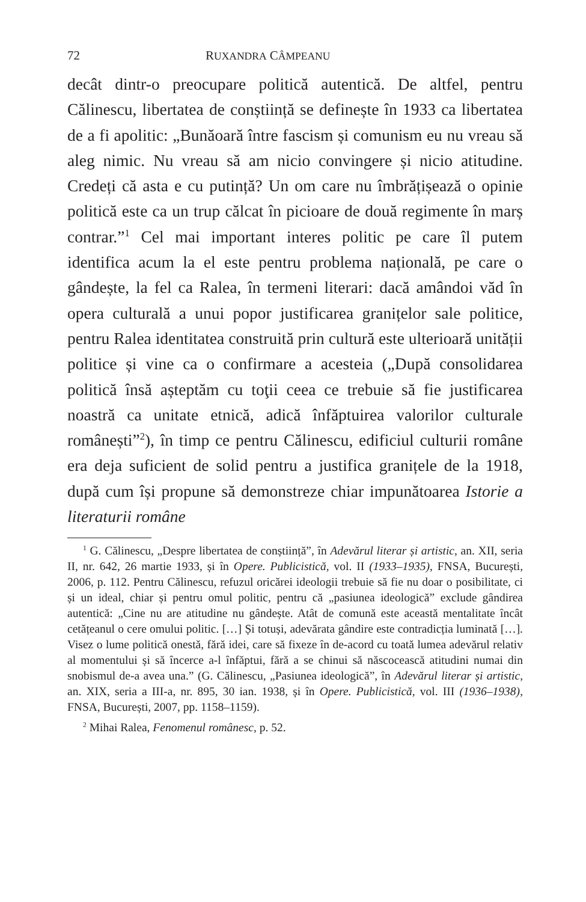72 RUXANDRA CÂMPEANU
decât dintr-o preocupare politică autentică. De altfel, pentru Călinescu, libertatea de conștiință se definește în 1933 ca libertatea de a fi apolitic: „Bunăoară între fascism și comunism eu nu vreau să aleg nimic. Nu vreau să am nicio convingere și nicio atitudine. Credeți că asta e cu putință? Un om care nu îmbrățișează o opinie politică este ca un trup călcat în picioare de două regimente în marș contrar.”<sup>1</sup> Cel mai important interes politic pe care îl putem identifica acum la el este pentru problema națională, pe care o gândește, la fel ca Ralea, în termeni literari: dacă amândoi văd în opera culturală a unui popor justificarea granițelor sale politice, pentru Ralea identitatea construită prin cultură este ulterioară unității politice și vine ca o confirmare a acesteia („După consolidarea politică însă așteptăm cu toţii ceea ce trebuie să fie justificarea noastră ca unitate etnică, adică înfăptuirea valorilor culturale românești”<sup>2</sup>), în timp ce pentru Călinescu, edificiul culturii române era deja suficient de solid pentru a justifica granițele de la 1918, după cum își propune să demonstreze chiar impunătoarea Istorie a literaturii române
<sup>1</sup> G. Călinescu, „Despre libertatea de conștiință”, în Adevărul literar și artistic, an. XII, seria II, nr. 642, 26 martie 1933, și în Opere. Publicistică, vol. II (1933–1935), FNSA, București, 2006, p. 112. Pentru Călinescu, refuzul oricărei ideologii trebuie să fie nu doar o posibilitate, ci și un ideal, chiar și pentru omul politic, pentru că „pasiunea ideologică” exclude gândirea autentică: „Cine nu are atitudine nu gândește. Atât de comună este această mentalitate încât cetățeanul o cere omului politic. […] Și totuși, adevărata gândire este contradicția luminată […]. Visez o lume politică onestă, fără idei, care să fixeze în de-acord cu toată lumea adevărul relativ al momentului și să încerce a-l înfăptui, fără a se chinui să născocească atitudini numai din snobismul de-a avea una.” (G. Călinescu, „Pasiunea ideologică”, în Adevărul literar și artistic, an. XIX, seria a III-a, nr. 895, 30 ian. 1938, și în Opere. Publicistică, vol. III (1936–1938), FNSA, București, 2007, pp. 1158–1159).
<sup>2</sup> Mihai Ralea, Fenomenul românesc, p. 52.